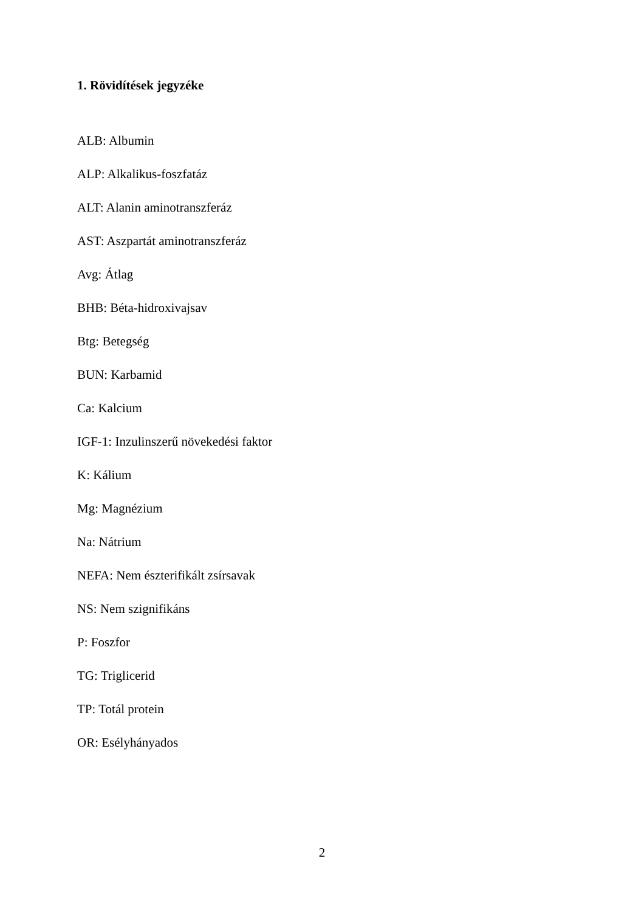1. Rövidítések jegyzéke
ALB: Albumin
ALP: Alkalikus-foszfatáz
ALT: Alanin aminotranszferáz
AST: Aszpartát aminotranszferáz
Avg: Átlag
BHB: Béta-hidroxivajsav
Btg: Betegség
BUN: Karbamid
Ca: Kalcium
IGF-1: Inzulinszerű növekedési faktor
K: Kálium
Mg: Magnézium
Na: Nátrium
NEFA: Nem észterifikált zsírsavak
NS: Nem szignifikáns
P: Foszfor
TG: Triglicerid
TP: Totál protein
OR: Esélyhányados
2